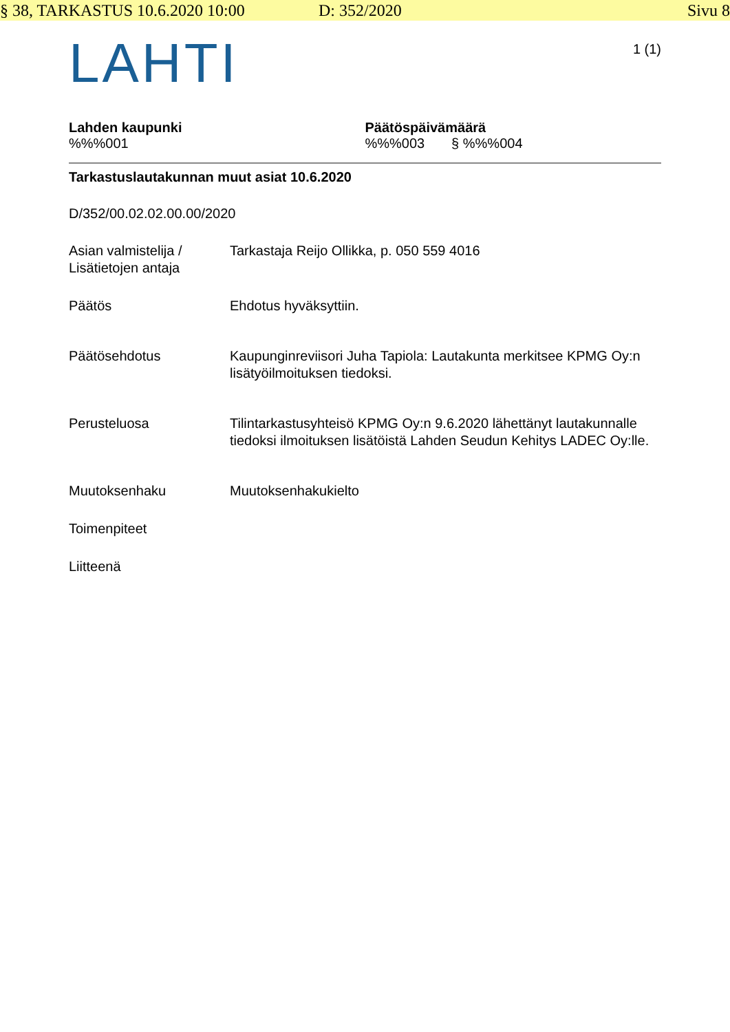§ 38, TARKASTUS 10.6.2020 10:00 D: 352/2020 Sivu 8
LAHTI
1 (1)
Lahden kaupunki
%%%001
Päätöspäivämäärä
%%%003 § %%%004
Tarkastuslautakunnan muut asiat 10.6.2020
D/352/00.02.02.00.00/2020
Asian valmistelija / Lisätietojen antaja
Tarkastaja Reijo Ollikka, p. 050 559 4016
Päätös Ehdotus hyväksyttiin.
Päätösehdotus Kaupunginreviisori Juha Tapiola: Lautakunta merkitsee KPMG Oy:n lisätyöilmoituksen tiedoksi.
Perusteluosa Tilintarkastusyhteisö KPMG Oy:n 9.6.2020 lähettänyt lautakunnalle tiedoksi ilmoituksen lisätöistä Lahden Seudun Kehitys LADEC Oy:lle.
Muutoksenhaku Muutoksenhakukielto
Toimenpiteet
Liitteenä